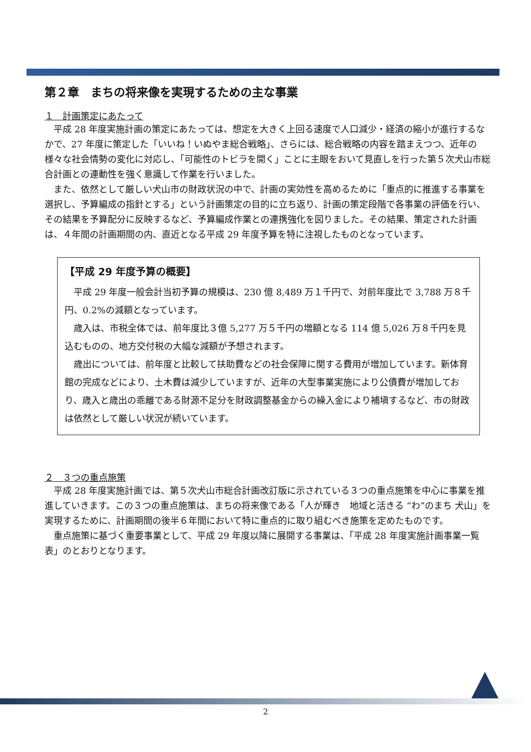第２章　まちの将来像を実現するための主な事業
１　計画策定にあたって
平成 28 年度実施計画の策定にあたっては、想定を大きく上回る速度で人口減少・経済の縮小が進行するなかで、27 年度に策定した「いいね！いぬやま総合戦略」、さらには、総合戦略の内容を踏まえつつ、近年の様々な社会情勢の変化に対応し、「可能性のトビラを開く」ことに主眼をおいて見直しを行った第５次犬山市総合計画との連動性を強く意識して作業を行いました。
また、依然として厳しい犬山市の財政状況の中で、計画の実効性を高めるために「重点的に推進する事業を選択し、予算編成の指針とする」という計画策定の目的に立ち返り、計画の策定段階で各事業の評価を行い、その結果を予算配分に反映するなど、予算編成作業との連携強化を図りました。その結果、策定された計画は、４年間の計画期間の内、直近となる平成 29 年度予算を特に注視したものとなっています。
【平成 29 年度予算の概要】
平成 29 年度一般会計当初予算の規模は、230 億 8,489 万１千円で、対前年度比で 3,788 万８千円、0.2%の減額となっています。
歳入は、市税全体では、前年度比３億 5,277 万５千円の増額となる 114 億 5,026 万８千円を見込むものの、地方交付税の大幅な減額が予想されます。
歳出については、前年度と比較して扶助費などの社会保障に関する費用が増加しています。新体育館の完成などにより、土木費は減少していますが、近年の大型事業実施により公債費が増加しており、歳入と歳出の乖離である財源不足分を財政調整基金からの繰入金により補塡するなど、市の財政は依然として厳しい状況が続いています。
２　３つの重点施策
平成 28 年度実施計画では、第５次犬山市総合計画改訂版に示されている３つの重点施策を中心に事業を推進していきます。この３つの重点施策は、まちの将来像である「人が輝き　地域と活きる “わ”のまち 犬山」を実現するために、計画期間の後半６年間において特に重点的に取り組むべき施策を定めたものです。
重点施策に基づく重要事業として、平成 29 年度以降に展開する事業は、「平成 28 年度実施計画事業一覧表」のとおりとなります。
2